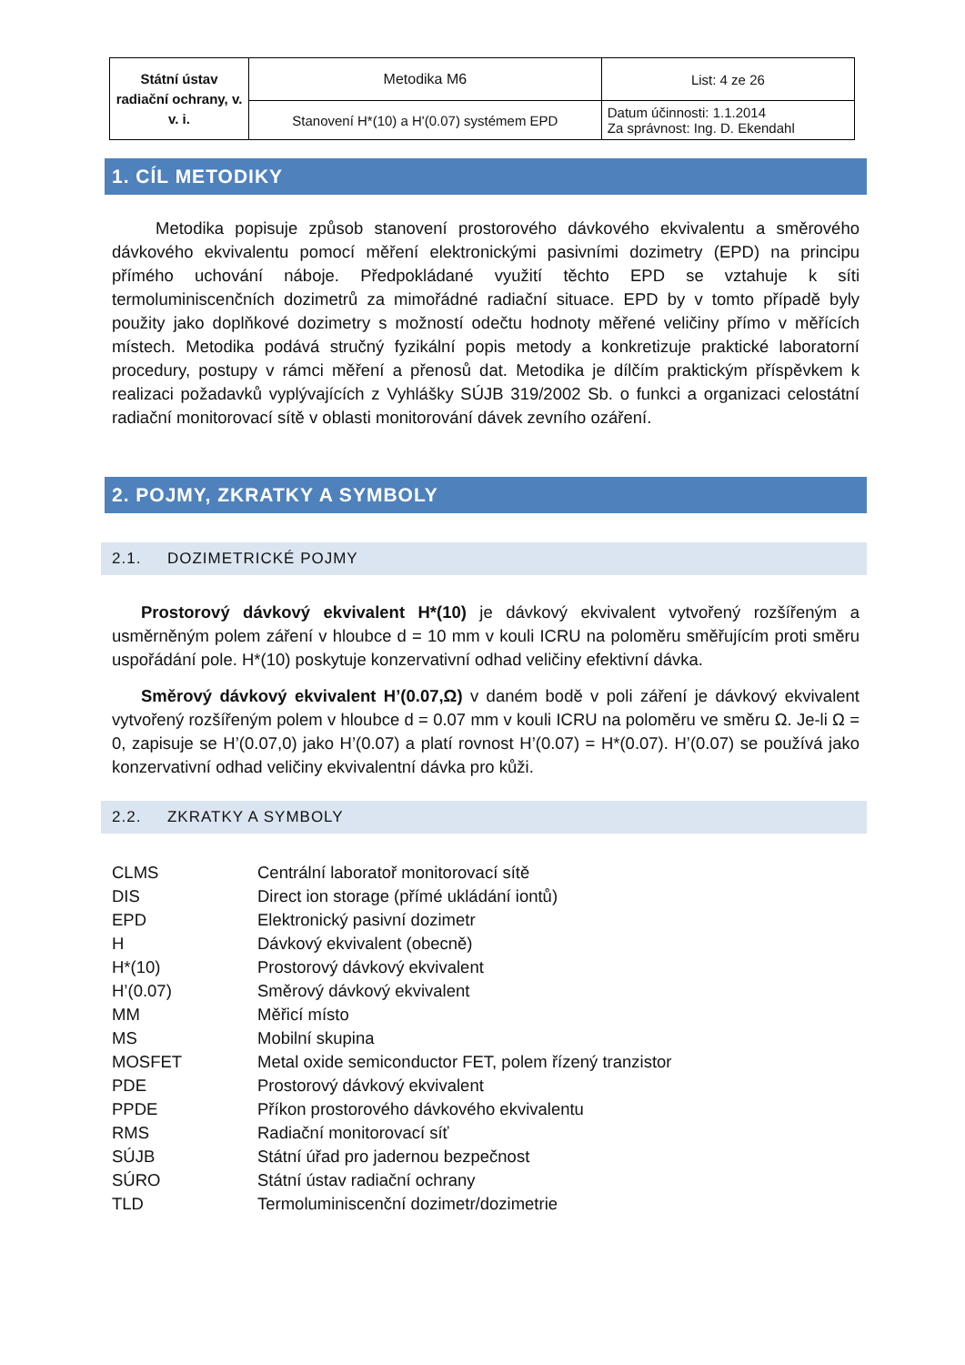| Státní ústav radiační ochrany, v. v. i. | Metodika M6 | List: 4 ze 26 |
| | Stanovení H*(10) a H'(0.07) systémem EPD | Datum účinnosti: 1.1.2014 Za správnost: Ing. D. Ekendahl |
1. CÍL METODIKY
Metodika popisuje způsob stanovení prostorového dávkového ekvivalentu a směrového dávkového ekvivalentu pomocí měření elektronickými pasivními dozimetry (EPD) na principu přímého uchování náboje. Předpokládané využití těchto EPD se vztahuje k síti termoluminiscenčních dozimetrů za mimořádné radiační situace. EPD by v tomto případě byly použity jako doplňkové dozimetry s možností odečtu hodnoty měřené veličiny přímo v měřících místech. Metodika podává stručný fyzikální popis metody a konkretizuje praktické laboratorní procedury, postupy v rámci měření a přenosů dat. Metodika je dílčím praktickým příspěvkem k realizaci požadavků vyplývajících z Vyhlášky SÚJB 319/2002 Sb. o funkci a organizaci celostátní radiační monitorovací sítě v oblasti monitorování dávek zevního ozáření.
2. POJMY, ZKRATKY A SYMBOLY
2.1. DOZIMETRICKÉ POJMY
Prostorový dávkový ekvivalent H*(10) je dávkový ekvivalent vytvořený rozšířeným a usměrněným polem záření v hloubce d = 10 mm v kouli ICRU na poloměru směřujícím proti směru uspořádání pole. H*(10) poskytuje konzervativní odhad veličiny efektivní dávka.
Směrový dávkový ekvivalent H’(0.07,Ω) v daném bodě v poli záření je dávkový ekvivalent vytvořený rozšířeným polem v hloubce d = 0.07 mm v kouli ICRU na poloměru ve směru Ω. Je-li Ω = 0, zapisuje se H’(0.07,0) jako H’(0.07) a platí rovnost H’(0.07) = H*(0.07). H’(0.07) se používá jako konzervativní odhad veličiny ekvivalentní dávka pro kůži.
2.2. ZKRATKY A SYMBOLY
| CLMS | Centrální laboratoř monitorovací sítě |
| DIS | Direct ion storage (přímé ukládání iontů) |
| EPD | Elektronický pasivní dozimetr |
| H | Dávkový ekvivalent (obecně) |
| H*(10) | Prostorový dávkový ekvivalent |
| H’(0.07) | Směrový dávkový ekvivalent |
| MM | Měřicí místo |
| MS | Mobilní skupina |
| MOSFET | Metal oxide semiconductor FET, polem řízený tranzistor |
| PDE | Prostorový dávkový ekvivalent |
| PPDE | Příkon prostorového dávkového ekvivalentu |
| RMS | Radiační monitorovací síť |
| SÚJB | Státní úřad pro jadernou bezpečnost |
| SÚRO | Státní ústav radiační ochrany |
| TLD | Termoluminiscenční dozimetr/dozimetrie |